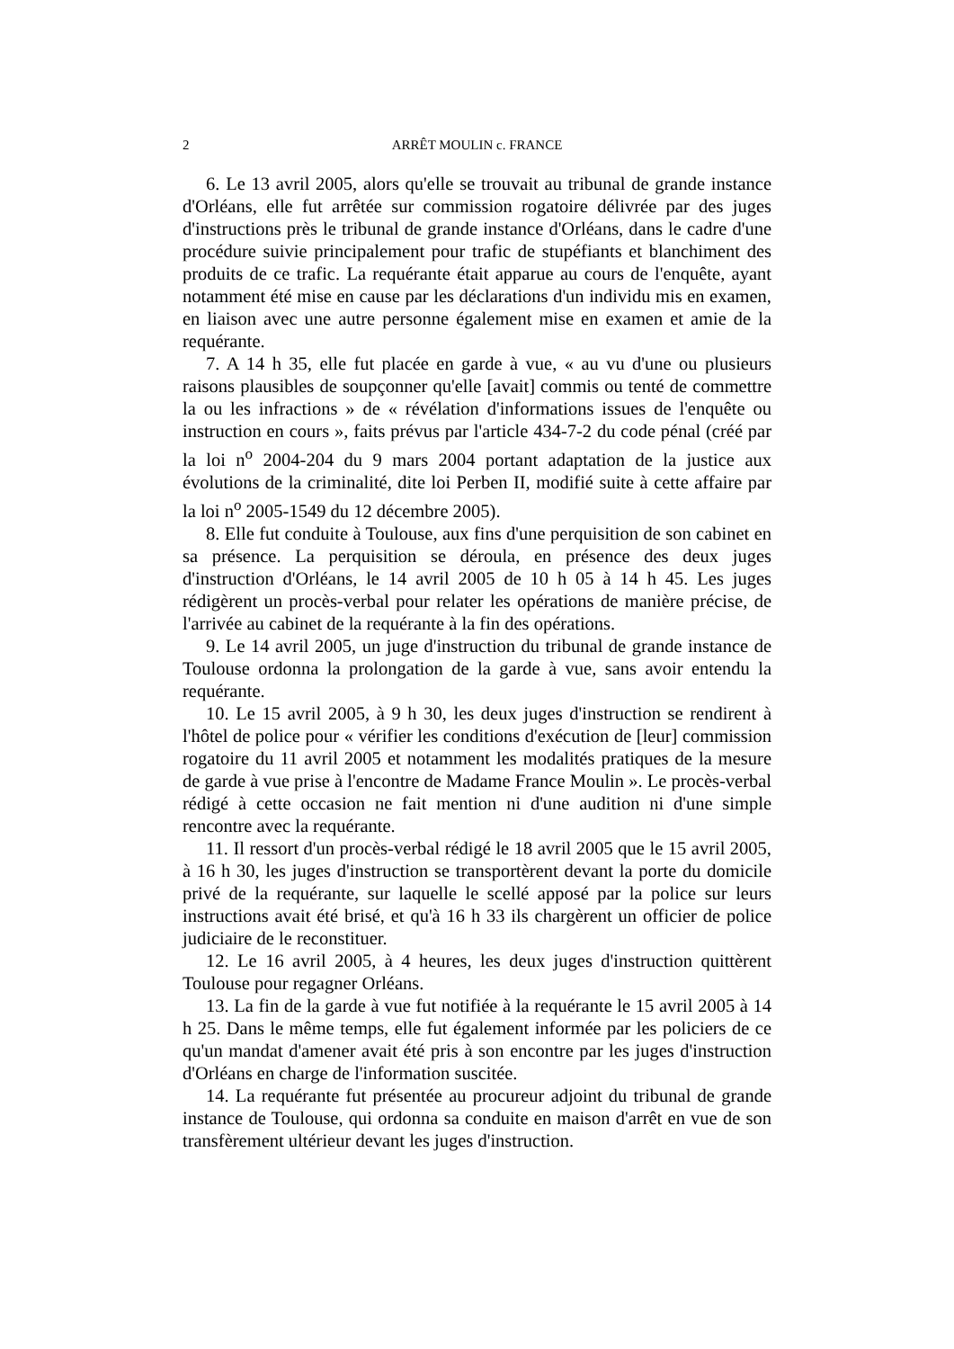2 ARRÊT MOULIN c. FRANCE
6. Le 13 avril 2005, alors qu'elle se trouvait au tribunal de grande instance d'Orléans, elle fut arrêtée sur commission rogatoire délivrée par des juges d'instructions près le tribunal de grande instance d'Orléans, dans le cadre d'une procédure suivie principalement pour trafic de stupéfiants et blanchiment des produits de ce trafic. La requérante était apparue au cours de l'enquête, ayant notamment été mise en cause par les déclarations d'un individu mis en examen, en liaison avec une autre personne également mise en examen et amie de la requérante.
7. A 14 h 35, elle fut placée en garde à vue, « au vu d'une ou plusieurs raisons plausibles de soupçonner qu'elle [avait] commis ou tenté de commettre la ou les infractions » de « révélation d'informations issues de l'enquête ou instruction en cours », faits prévus par l'article 434-7-2 du code pénal (créé par la loi n<sup>o</sup> 2004-204 du 9 mars 2004 portant adaptation de la justice aux évolutions de la criminalité, dite loi Perben II, modifié suite à cette affaire par la loi n<sup>o</sup> 2005-1549 du 12 décembre 2005).
8. Elle fut conduite à Toulouse, aux fins d'une perquisition de son cabinet en sa présence. La perquisition se déroula, en présence des deux juges d'instruction d'Orléans, le 14 avril 2005 de 10 h 05 à 14 h 45. Les juges rédigèrent un procès-verbal pour relater les opérations de manière précise, de l'arrivée au cabinet de la requérante à la fin des opérations.
9. Le 14 avril 2005, un juge d'instruction du tribunal de grande instance de Toulouse ordonna la prolongation de la garde à vue, sans avoir entendu la requérante.
10. Le 15 avril 2005, à 9 h 30, les deux juges d'instruction se rendirent à l'hôtel de police pour « vérifier les conditions d'exécution de [leur] commission rogatoire du 11 avril 2005 et notamment les modalités pratiques de la mesure de garde à vue prise à l'encontre de Madame France Moulin ». Le procès-verbal rédigé à cette occasion ne fait mention ni d'une audition ni d'une simple rencontre avec la requérante.
11. Il ressort d'un procès-verbal rédigé le 18 avril 2005 que le 15 avril 2005, à 16 h 30, les juges d'instruction se transportèrent devant la porte du domicile privé de la requérante, sur laquelle le scellé apposé par la police sur leurs instructions avait été brisé, et qu'à 16 h 33 ils chargèrent un officier de police judiciaire de le reconstituer.
12. Le 16 avril 2005, à 4 heures, les deux juges d'instruction quittèrent Toulouse pour regagner Orléans.
13. La fin de la garde à vue fut notifiée à la requérante le 15 avril 2005 à 14 h 25. Dans le même temps, elle fut également informée par les policiers de ce qu'un mandat d'amener avait été pris à son encontre par les juges d'instruction d'Orléans en charge de l'information suscitée.
14. La requérante fut présentée au procureur adjoint du tribunal de grande instance de Toulouse, qui ordonna sa conduite en maison d'arrêt en vue de son transfèrement ultérieur devant les juges d'instruction.